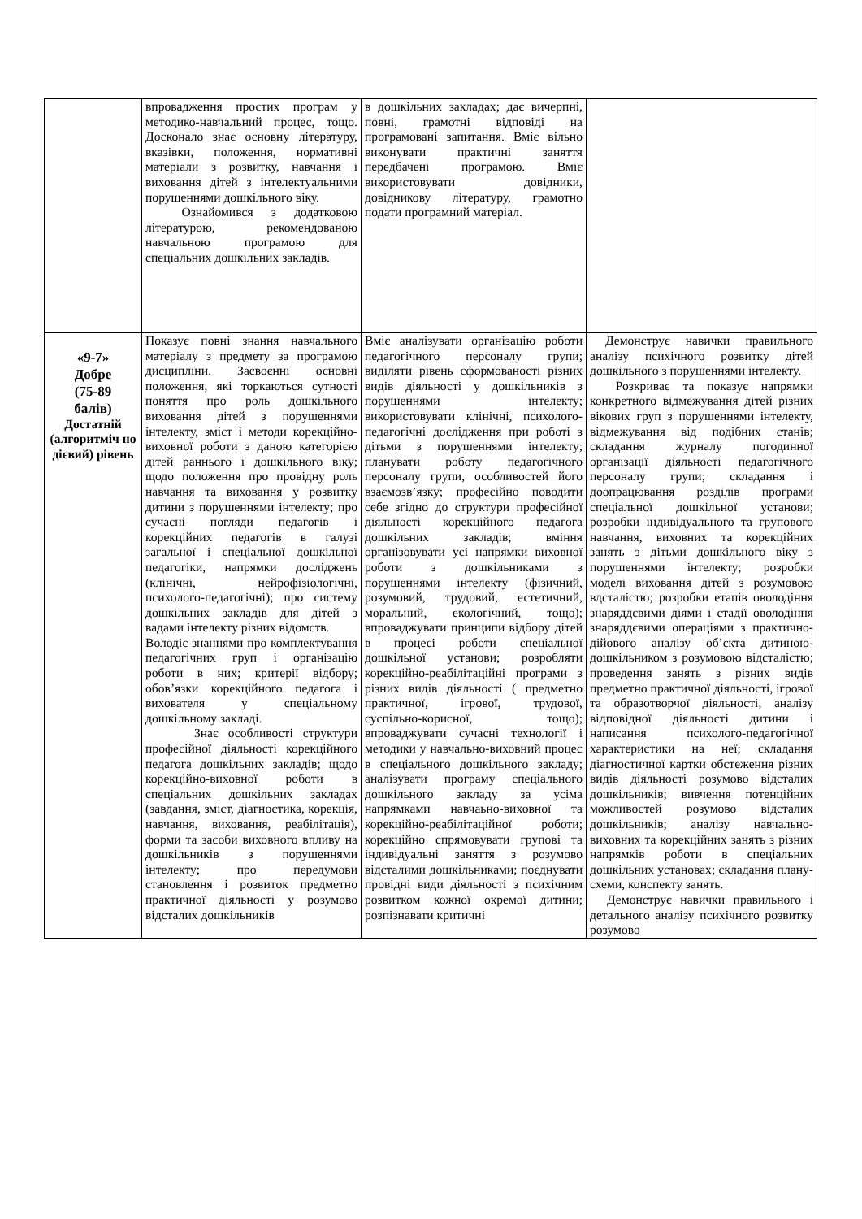| | впровадження простих програм у методико-навчальний процес, тощо. Досконало знає основну літературу, вказівки, положення, нормативні матеріали з розвитку, навчання і виховання дітей з інтелектуальними порушеннями дошкільного віку. Ознайомився з додатковою літературою, рекомендованою навчальною програмою для спеціальних дошкільних закладів. | в дошкільних закладах; дає вичерпні, повні, грамотні відповіді на програмовані запитання. Вміє вільно виконувати практичні заняття передбачені програмою. Вміє використовувати довідники, довідникову літературу, грамотно подати програмний матеріал. | |
| «9-7» Добре (75-89 балів) Достатній (алгоритміч но дієвий) рівень | Показує повні знання навчального матеріалу з предмету за програмою дисципліни. Засвоєнні основні положення, які торкаються сутності поняття про роль дошкільного виховання дітей з порушеннями інтелекту, зміст і методи корекційно-виховної роботи з даною категорією дітей раннього і дошкільного віку; щодо положення про провідну роль навчання та виховання у розвитку дитини з порушеннями інтелекту; про сучасні погляди педагогів і корекційних педагогів в галузі загальної і спеціальної дошкільної педагогіки, напрямки досліджень (клінічні, нейрофізіологічні, психолого-педагогічні); про систему дошкільних закладів для дітей з вадами інтелекту різних відомств. Володіє знаннями про комплектування педагогічних груп і організацію роботи в них; критерії відбору; обов’язки корекційного педагога і вихователя у спеціальному дошкільному закладі. Знає особливості структури професійної діяльності корекційного педагога дошкільних закладів; щодо корекційно-виховної роботи в спеціальних дошкільних закладах (завдання, зміст, діагностика, корекція, навчання, виховання, реабілітація), форми та засоби виховного впливу на дошкільників з порушеннями інтелекту; про передумови становлення і розвиток предметно практичної діяльності у розумово відсталих дошкільників | Вміє аналізувати організацію роботи педагогічного персоналу групи; виділяти рівень сформованості різних видів діяльності у дошкільників з порушеннями інтелекту; використовувати клінічні, психолого-педагогічні дослідження при роботі з дітьми з порушеннями інтелекту; планувати роботу педагогічного персоналу групи, особливостей його взаємозв’язку; професійно поводити себе згідно до структури професійної діяльності корекційного педагога дошкільних закладів; вміння організовувати усі напрямки виховної роботи з дошкільниками з порушеннями інтелекту (фізичний, розумовий, трудовий, естетичний, моральний, екологічний, тощо); впроваджувати принципи відбору дітей в процесі роботи спеціальної дошкільної установи; розробляти корекційно-реабілітаційні програми з різних видів діяльності ( предметно практичної, ігрової, трудової, суспільно-корисної, тощо); впроваджувати сучасні технології і методики у навчально-виховний процес в спеціального дошкільного закладу; аналізувати програму спеціального дошкільного закладу за усіма напрямками навчаьно-виховної та корекційно-реабілітаційної роботи; корекційно спрямовувати групові та індивідуальні заняття з розумово відсталими дошкільниками; поєднувати провідні види діяльності з психічним розвитком кожної окремої дитини; розпізнавати критичні | Демонструє навички правильного аналізу психічного розвитку дітей дошкільного з порушеннями інтелекту. Розкриває та показує напрямки конкретного відмежування дітей різних вікових груп з порушеннями інтелекту, відмежування від подібних станів; складання журналу погодинної організації діяльності педагогічного персоналу групи; складання і доопрацювання розділів програми спеціальної дошкільної установи; розробки індивідуального та групового навчання, виховних та корекційних занять з дітьми дошкільного віку з порушеннями інтелекту; розробки моделі виховання дітей з розумовою вдсталістю; розробки етапів оволодіння знаряддєвими діями і стадії оволодіння знаряддєвими операціями з практично-дійового аналізу об’єкта дитиною-дошкільником з розумовою відсталістю; проведення занять з різних видів предметно практичної діяльності, ігрової та образотворчої діяльності, аналізу відповідної діяльності дитини і написання психолого-педагогічної характеристики на неї; складання діагностичної картки обстеження різних видів діяльності розумово відсталих дошкільників; вивчення потенційних можливостей розумово відсталих дошкільників; аналізу навчально-виховних та корекційних занять з різних напрямків роботи в спеціальних дошкільних установах; складання плану-схеми, конспекту занять. Демонструє навички правильного і детального аналізу психічного розвитку розумово |